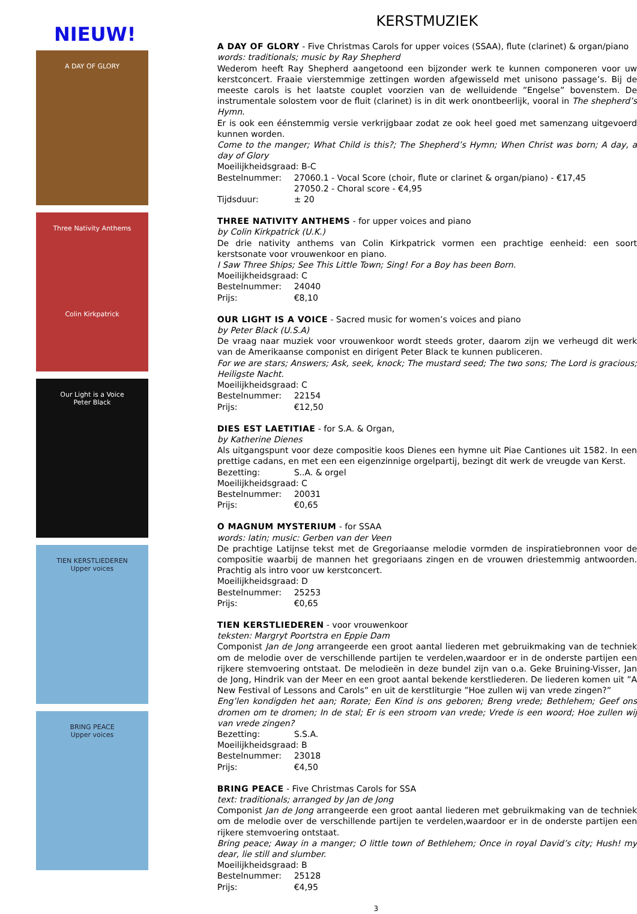NIEUW!
A DAY OF GLORY
Three Nativity Anthems
Colin Kirkpatrick
Our Light is a Voice
Peter Black
TIEN KERSTLIEDEREN
Upper voices
BRING PEACE
Upper voices
KERSTMUZIEK
A DAY OF GLORY - Five Christmas Carols for upper voices (SSAA), flute (clarinet) & organ/piano
words: traditionals; music by Ray Shepherd
Wederom heeft Ray Shepherd aangetoond een bijzonder werk te kunnen componeren voor uw kerstconcert. Fraaie vierstemmige zettingen worden afgewisseld met unisono passage’s. Bij de meeste carols is het laatste couplet voorzien van de welluidende ”Engelse” bovenstem. De instrumentale solostem voor de fluit (clarinet) is in dit werk onontbeerlijk, vooral in The shepherd’s Hymn.
Er is ook een éénstemmig versie verkrijgbaar zodat ze ook heel goed met samenzang uitgevoerd kunnen worden.
Come to the manger; What Child is this?; The Shepherd’s Hymn; When Christ was born; A day, a day of Glory
Moeilijkheidsgraad: B-C
Bestelnummer: 27060.1 - Vocal Score (choir, flute or clarinet & organ/piano) - €17,45
27050.2 - Choral score - €4,95
Tijdsduur: ± 20
THREE NATIVITY ANTHEMS - for upper voices and piano
by Colin Kirkpatrick (U.K.)
De drie nativity anthems van Colin Kirkpatrick vormen een prachtige eenheid: een soort kerstsonate voor vrouwenkoor en piano.
I Saw Three Ships; See This Little Town; Sing! For a Boy has been Born.
Moeilijkheidsgraad: C
Bestelnummer: 24040
Prijs: €8,10
OUR LIGHT IS A VOICE - Sacred music for women’s voices and piano
by Peter Black (U.S.A)
De vraag naar muziek voor vrouwenkoor wordt steeds groter, daarom zijn we verheugd dit werk van de Amerikaanse componist en dirigent Peter Black te kunnen publiceren.
For we are stars; Answers; Ask, seek, knock; The mustard seed; The two sons; The Lord is gracious; Heiligste Nacht.
Moeilijkheidsgraad: C
Bestelnummer: 22154
Prijs: €12,50
DIES EST LAETITIAE - for S.A. & Organ,
by Katherine Dienes
Als uitgangspunt voor deze compositie koos Dienes een hymne uit Piae Cantiones uit 1582. In een prettige cadans, en met een een eigenzinnige orgelpartij, bezingt dit werk de vreugde van Kerst.
Bezetting: S..A. & orgel
Moeilijkheidsgraad: C
Bestelnummer: 20031
Prijs: €0,65
O MAGNUM MYSTERIUM - for SSAA
words: latin; music: Gerben van der Veen
De prachtige Latijnse tekst met de Gregoriaanse melodie vormden de inspiratiebronnen voor de compositie waarbij de mannen het gregoriaans zingen en de vrouwen driestemmig antwoorden. Prachtig als intro voor uw kerstconcert.
Moeilijkheidsgraad: D
Bestelnummer: 25253
Prijs: €0,65
TIEN KERSTLIEDEREN - voor vrouwenkoor
teksten: Margryt Poortstra en Eppie Dam
Componist Jan de Jong arrangeerde een groot aantal liederen met gebruikmaking van de techniek om de melodie over de verschillende partijen te verdelen,waardoor er in de onderste partijen een rijkere stemvoering ontstaat. De melodieën in deze bundel zijn van o.a. Geke Bruining-Visser, Jan de Jong, Hindrik van der Meer en een groot aantal bekende kerstliederen. De liederen komen uit ”A New Festival of Lessons and Carols” en uit de kerstliturgie ”Hoe zullen wij van vrede zingen?”
Eng’len kondigden het aan; Rorate; Een Kind is ons geboren; Breng vrede; Bethlehem; Geef ons dromen om te dromen; In de stal; Er is een stroom van vrede; Vrede is een woord; Hoe zullen wij van vrede zingen?
Bezetting: S.S.A.
Moeilijkheidsgraad: B
Bestelnummer: 23018
Prijs: €4,50
BRING PEACE - Five Christmas Carols for SSA
text: traditionals; arranged by Jan de Jong
Componist Jan de Jong arrangeerde een groot aantal liederen met gebruikmaking van de techniek om de melodie over de verschillende partijen te verdelen,waardoor er in de onderste partijen een rijkere stemvoering ontstaat.
Bring peace; Away in a manger; O little town of Bethlehem; Once in royal David’s city; Hush! my dear, lie still and slumber.
Moeilijkheidsgraad: B
Bestelnummer: 25128
Prijs: €4,95
3